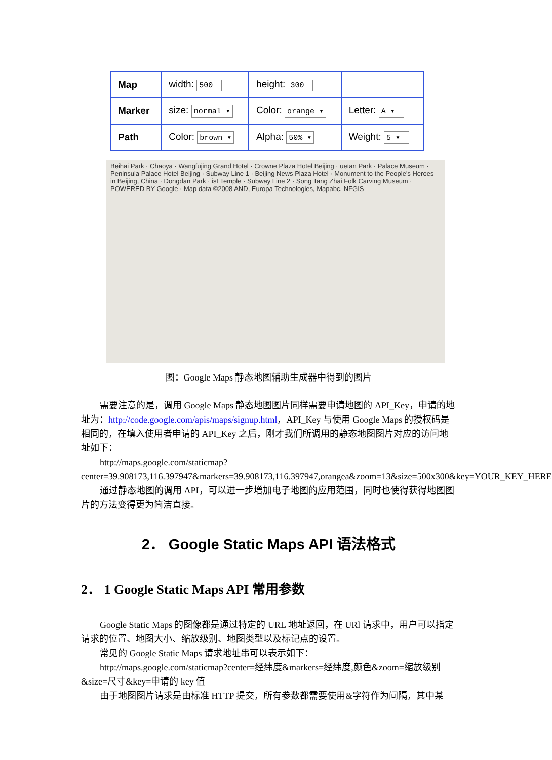| Map | width: 500 | height: 300 | |
| Marker | size: normal ▾ | Color: orange ▾ | Letter: A ▾ |
| Path | Color: brown ▾ | Alpha: 50% ▾ | Weight: 5 ▾ |
Beihai Park · Chaoya · Wangfujing Grand Hotel · Crowne Plaza Hotel Beijing · uetan Park · Palace Museum · Peninsula Palace Hotel Beijing · Subway Line 1 · Beijing News Plaza Hotel · Monument to the People's Heroes in Beijing, China · Dongdan Park · ist Temple · Subway Line 2 · Song Tang Zhai Folk Carving Museum · POWERED BY Google · Map data ©2008 AND, Europa Technologies, Mapabc, NFGIS
图：Google Maps 静态地图辅助生成器中得到的图片
需要注意的是，调用 Google Maps 静态地图图片同样需要申请地图的 API_Key，申请的地址为：http://code.google.com/apis/maps/signup.html，API_Key 与使用 Google Maps 的授权码是相同的，在填入使用者申请的 API_Key 之后，刚才我们所调用的静态地图图片对应的访问地址如下：
http://maps.google.com/staticmap?center=39.908173,116.397947&markers=39.908173,116.397947,orangea&zoom=13&size=500x300&key=YOUR_KEY_HERE
通过静态地图的调用 API，可以进一步增加电子地图的应用范围，同时也使得获得地图图片的方法变得更为简洁直接。
2． Google Static Maps API 语法格式
2． 1 Google Static Maps API 常用参数
Google Static Maps 的图像都是通过特定的 URL 地址返回，在 URl 请求中，用户可以指定请求的位置、地图大小、缩放级别、地图类型以及标记点的设置。
常见的 Google Static Maps 请求地址串可以表示如下：
http://maps.google.com/staticmap?center=经纬度&markers=经纬度,颜色&zoom=缩放级别&size=尺寸&key=申请的 key 值
由于地图图片请求是由标准 HTTP 提交，所有参数都需要使用&字符作为间隔，其中某